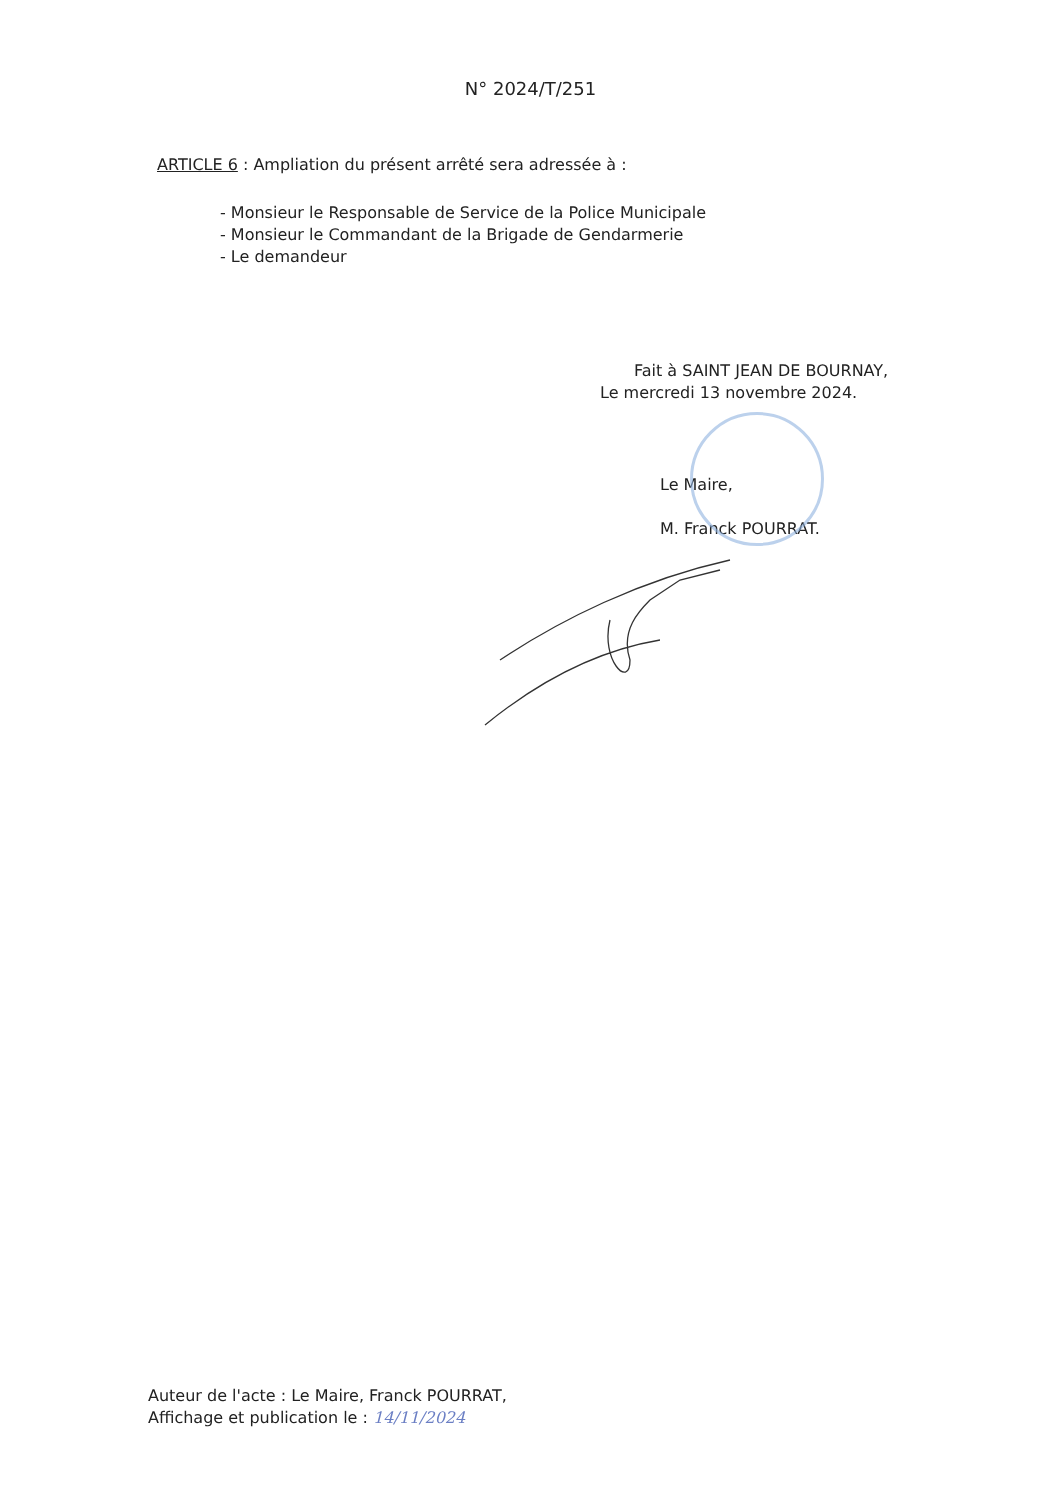N° 2024/T/251
ARTICLE 6 : Ampliation du présent arrêté sera adressée à :
- Monsieur le Responsable de Service de la Police Municipale
- Monsieur le Commandant de la Brigade de Gendarmerie
- Le demandeur
Fait à SAINT JEAN DE BOURNAY,
Le mercredi 13 novembre 2024.
Le Maire,
M. Franck POURRAT.
Auteur de l'acte : Le Maire, Franck POURRAT,
Affichage et publication le : 14/11/2024